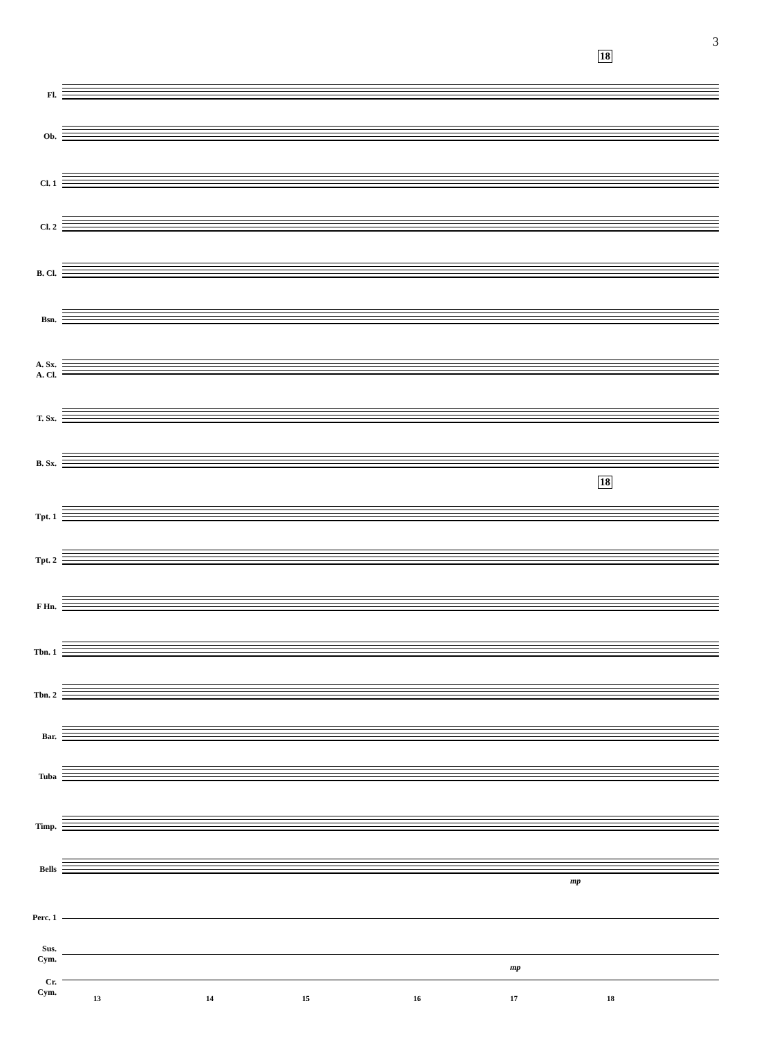3
18
18
Fl.
Ob.
Cl. 1
Cl. 2
B. Cl.
Bsn.
A. Sx.
A. Cl.
T. Sx.
B. Sx.
Tpt. 1
Tpt. 2
F Hn.
Tbn. 1
Tbn. 2
Bar.
Tuba
Timp.
Bells
mp
Perc. 1
Sus.
Cym.
mp
Cr.
Cym.
13 14 15 16 17 18